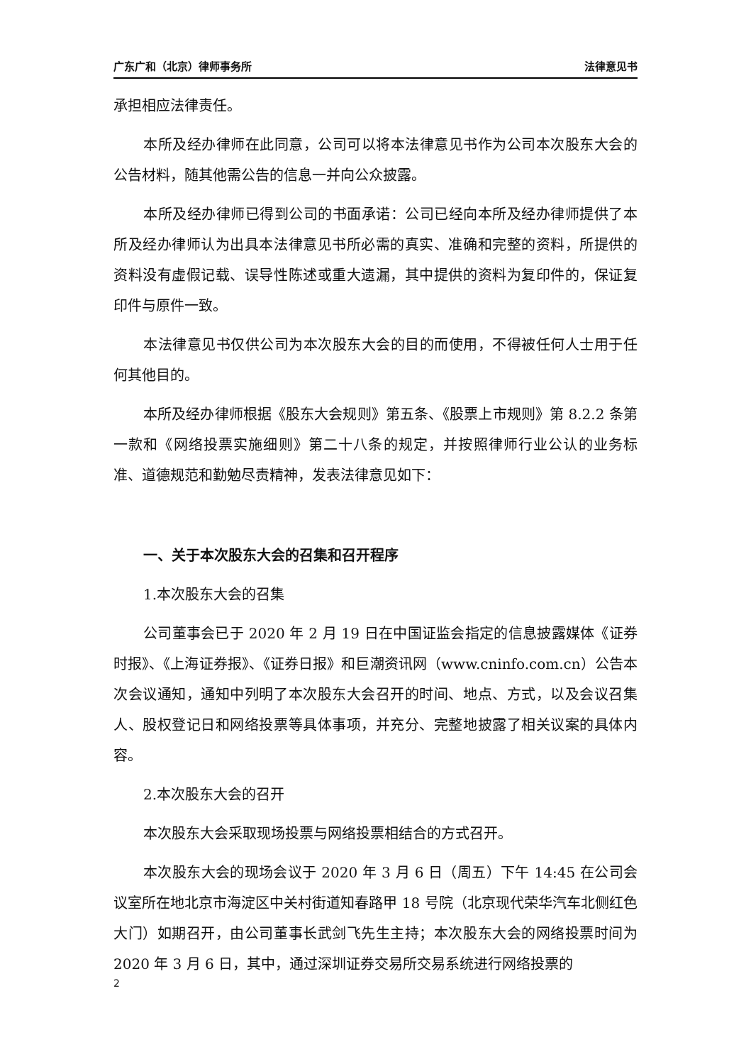广东广和（北京）律师事务所 法律意见书
承担相应法律责任。
本所及经办律师在此同意，公司可以将本法律意见书作为公司本次股东大会的公告材料，随其他需公告的信息一并向公众披露。
本所及经办律师已得到公司的书面承诺：公司已经向本所及经办律师提供了本所及经办律师认为出具本法律意见书所必需的真实、准确和完整的资料，所提供的资料没有虚假记载、误导性陈述或重大遗漏，其中提供的资料为复印件的，保证复印件与原件一致。
本法律意见书仅供公司为本次股东大会的目的而使用，不得被任何人士用于任何其他目的。
本所及经办律师根据《股东大会规则》第五条、《股票上市规则》第 8.2.2 条第一款和《网络投票实施细则》第二十八条的规定，并按照律师行业公认的业务标准、道德规范和勤勉尽责精神，发表法律意见如下：
一、关于本次股东大会的召集和召开程序
1.本次股东大会的召集
公司董事会已于 2020 年 2 月 19 日在中国证监会指定的信息披露媒体《证券时报》、《上海证券报》、《证券日报》和巨潮资讯网（www.cninfo.com.cn）公告本次会议通知，通知中列明了本次股东大会召开的时间、地点、方式，以及会议召集人、股权登记日和网络投票等具体事项，并充分、完整地披露了相关议案的具体内容。
2.本次股东大会的召开
本次股东大会采取现场投票与网络投票相结合的方式召开。
本次股东大会的现场会议于 2020 年 3 月 6 日（周五）下午 14:45 在公司会议室所在地北京市海淀区中关村街道知春路甲 18 号院（北京现代荣华汽车北侧红色大门）如期召开，由公司董事长武剑飞先生主持；本次股东大会的网络投票时间为 2020 年 3 月 6 日，其中，通过深圳证券交易所交易系统进行网络投票的
2